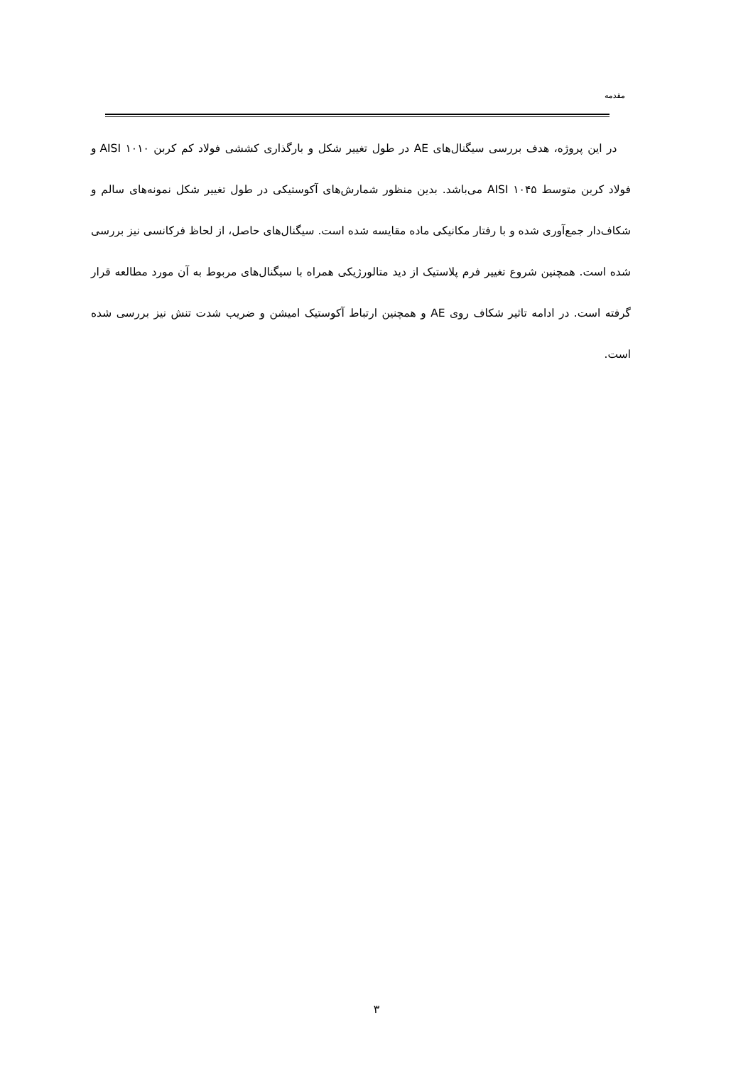مقدمه
در این پروژه، هدف بررسی سیگنال‌های AE در طول تغییر شکل و بارگذاری کششی فولاد کم کربن AISI ۱۰۱۰ و فولاد کربن متوسط AISI ۱۰۴۵ می‌باشد. بدین منظور شمارش‌های آکوستیکی در طول تغییر شکل نمونه‌های سالم و شکاف‌دار جمع‌آوری شده و با رفتار مکانیکی ماده مقایسه شده است. سیگنال‌های حاصل، از لحاظ فرکانسی نیز بررسی شده است. همچنین شروع تغییر فرم پلاستیک از دید متالورژیکی همراه با سیگنال‌های مربوط به آن مورد مطالعه قرار گرفته است. در ادامه تاثیر شکاف روی AE و همچنین ارتباط آکوستیک امیشن و ضریب شدت تنش نیز بررسی شده است.
۳